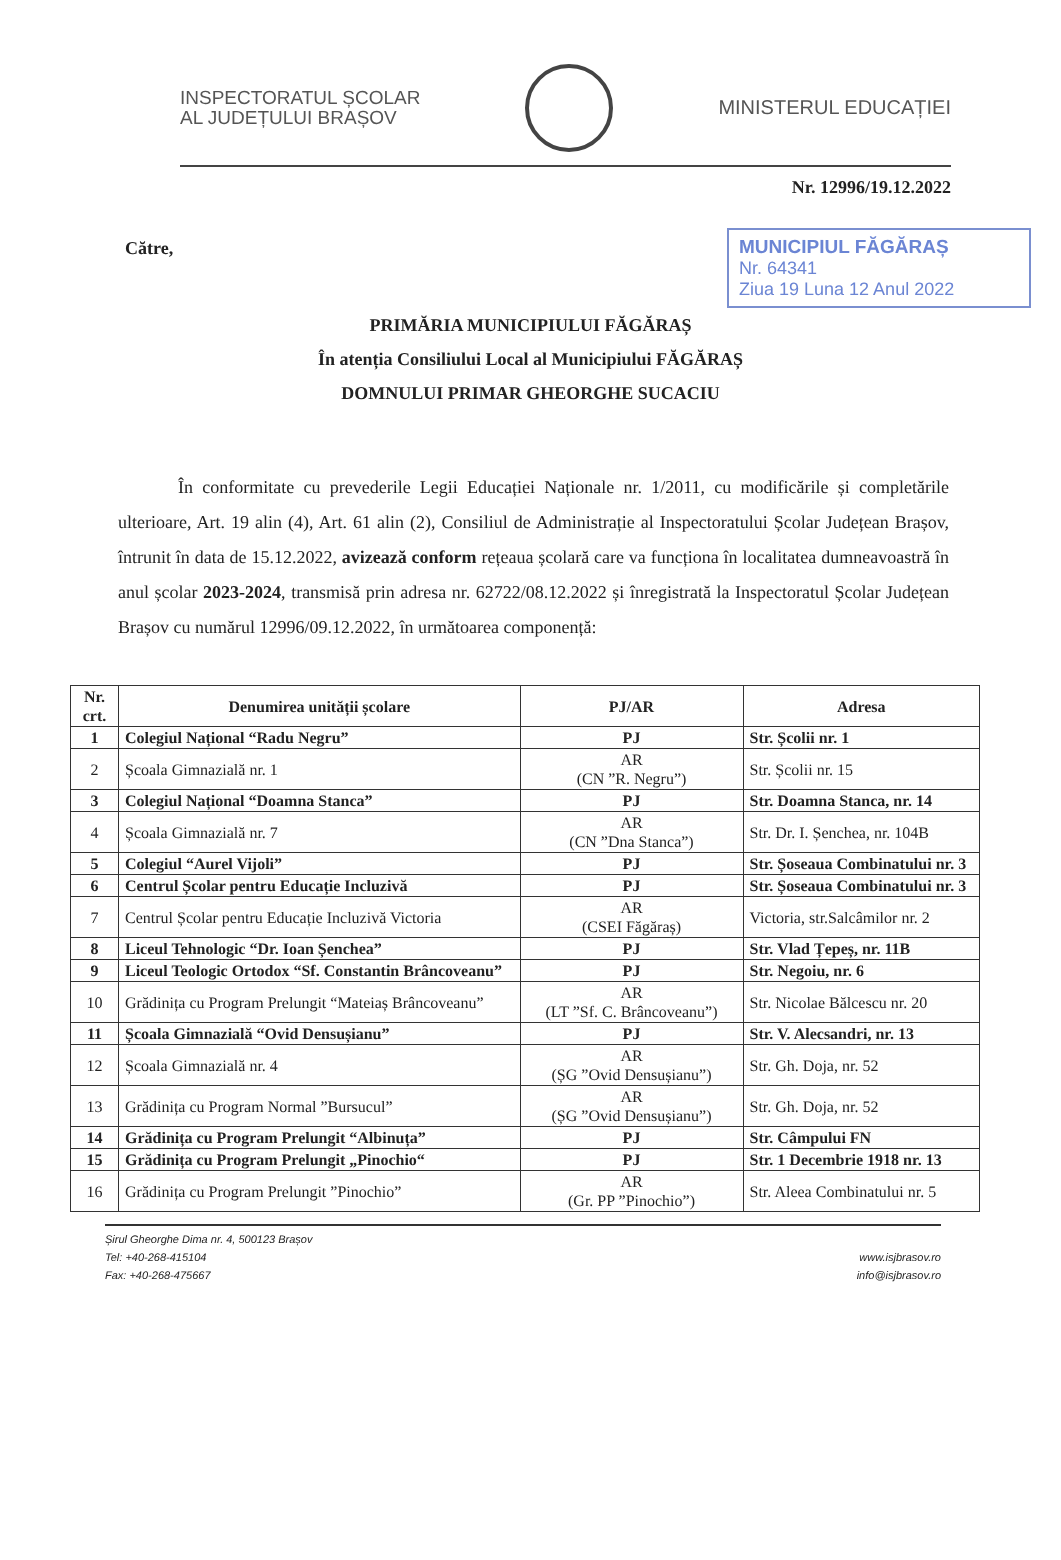INSPECTORATUL ȘCOLAR
AL JUDEȚULUI BRAȘOV
MINISTERUL EDUCAȚIEI
Nr. 12996/19.12.2022
Către,
MUNICIPIUL FĂGĂRAȘ
Nr. 64341
Ziua 19 Luna 12 Anul 2022
PRIMĂRIA MUNICIPIULUI FĂGĂRAȘ
În atenția Consiliului Local al Municipiului FĂGĂRAȘ
DOMNULUI PRIMAR GHEORGHE SUCACIU
În conformitate cu prevederile Legii Educației Naționale nr. 1/2011, cu modificările și completările ulterioare, Art. 19 alin (4), Art. 61 alin (2), Consiliul de Administrație al Inspectoratului Școlar Județean Brașov, întrunit în data de 15.12.2022, avizează conform rețeaua școlară care va funcționa în localitatea dumneavoastră în anul școlar 2023-2024, transmisă prin adresa nr. 62722/08.12.2022 și înregistrată la Inspectoratul Școlar Județean Brașov cu numărul 12996/09.12.2022, în următoarea componență:
| Nr. crt. | Denumirea unității școlare | PJ/AR | Adresa |
| --- | --- | --- | --- |
| 1 | Colegiul Național “Radu Negru” | PJ | Str. Școlii nr. 1 |
| 2 | Școala Gimnazială nr. 1 | AR (CN ”R. Negru”) | Str. Școlii nr. 15 |
| 3 | Colegiul Național “Doamna Stanca” | PJ | Str. Doamna Stanca, nr. 14 |
| 4 | Școala Gimnazială nr. 7 | AR (CN ”Dna Stanca”) | Str. Dr. I. Șenchea, nr. 104B |
| 5 | Colegiul “Aurel Vijoli” | PJ | Str. Șoseaua Combinatului nr. 3 |
| 6 | Centrul Școlar pentru Educație Incluzivă | PJ | Str. Șoseaua Combinatului nr. 3 |
| 7 | Centrul Școlar pentru Educație Incluzivă Victoria | AR (CSEI Făgăraș) | Victoria, str.Salcâmilor nr. 2 |
| 8 | Liceul Tehnologic “Dr. Ioan Șenchea” | PJ | Str. Vlad Țepeș, nr. 11B |
| 9 | Liceul Teologic Ortodox “Sf. Constantin Brâncoveanu” | PJ | Str. Negoiu, nr. 6 |
| 10 | Grădinița cu Program Prelungit “Mateiaș Brâncoveanu” | AR (LT ”Sf. C. Brâncoveanu”) | Str. Nicolae Bălcescu nr. 20 |
| 11 | Școala Gimnazială “Ovid Densușianu” | PJ | Str. V. Alecsandri, nr. 13 |
| 12 | Școala Gimnazială nr. 4 | AR (ȘG ”Ovid Densușianu”) | Str. Gh. Doja, nr. 52 |
| 13 | Grădinița cu Program Normal ”Bursucul” | AR (ȘG ”Ovid Densușianu”) | Str. Gh. Doja, nr. 52 |
| 14 | Grădinița cu Program Prelungit “Albinuța” | PJ | Str. Câmpului FN |
| 15 | Grădinița cu Program Prelungit „Pinochio“ | PJ | Str. 1 Decembrie 1918 nr. 13 |
| 16 | Grădinița cu Program Prelungit ”Pinochio” | AR (Gr. PP ”Pinochio”) | Str. Aleea Combinatului nr. 5 |
Șirul Gheorghe Dima nr. 4, 500123 Brașov
Tel: +40-268-415104
Fax: +40-268-475667
www.isjbrasov.ro
info@isjbrasov.ro